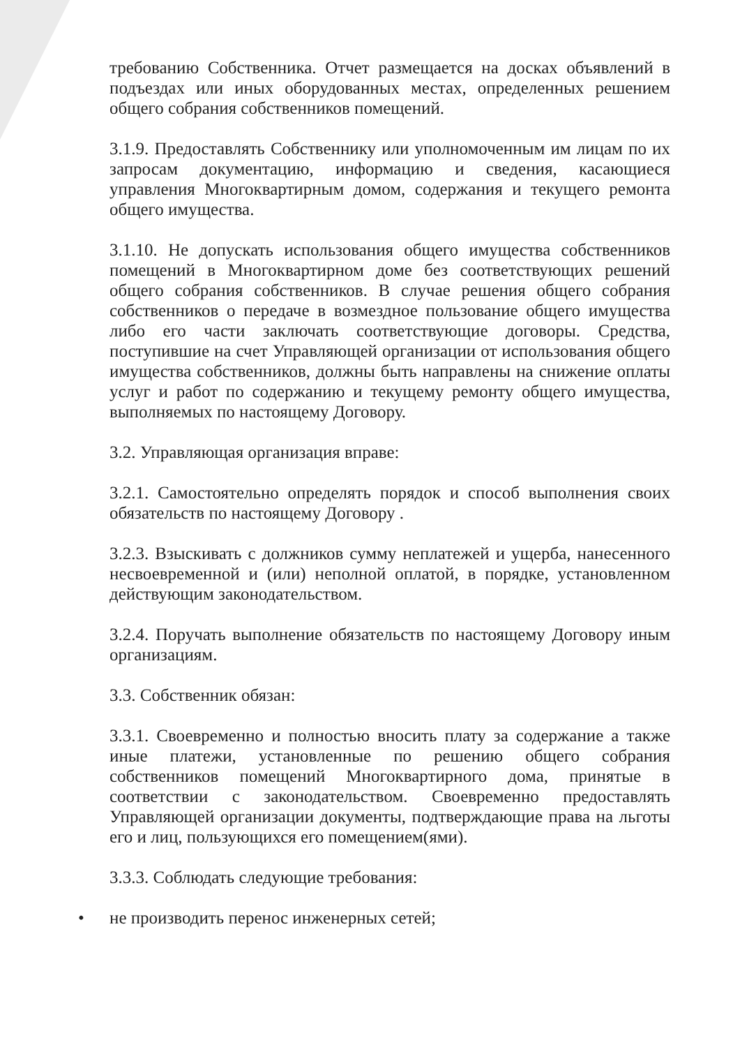требованию Собственника. Отчет размещается на досках объявлений в подъездах или иных оборудованных местах, определенных решением общего собрания собственников помещений.
3.1.9. Предоставлять Собственнику или уполномоченным им лицам по их запросам документацию, информацию и сведения, касающиеся управления Многоквартирным домом, содержания и текущего ремонта общего имущества.
3.1.10. Не допускать использования общего имущества собственников помещений в Многоквартирном доме без соответствующих решений общего собрания собственников. В случае решения общего собрания собственников о передаче в возмездное пользование общего имущества либо его части заключать соответствующие договоры. Средства, поступившие на счет Управляющей организации от использования общего имущества собственников, должны быть направлены на снижение оплаты услуг и работ по содержанию и текущему ремонту общего имущества, выполняемых по настоящему Договору.
3.2. Управляющая организация вправе:
3.2.1. Самостоятельно определять порядок и способ выполнения своих обязательств по настоящему Договору .
3.2.3. Взыскивать с должников сумму неплатежей и ущерба, нанесенного несвоевременной и (или) неполной оплатой, в порядке, установленном действующим законодательством.
3.2.4. Поручать выполнение обязательств по настоящему Договору иным организациям.
3.3. Собственник обязан:
3.3.1. Своевременно и полностью вносить плату за содержание а также иные платежи, установленные по решению общего собрания собственников помещений Многоквартирного дома, принятые в соответствии с законодательством. Своевременно предоставлять Управляющей организации документы, подтверждающие права на льготы его и лиц, пользующихся его помещением(ями).
3.3.3. Соблюдать следующие требования:
• не производить перенос инженерных сетей;